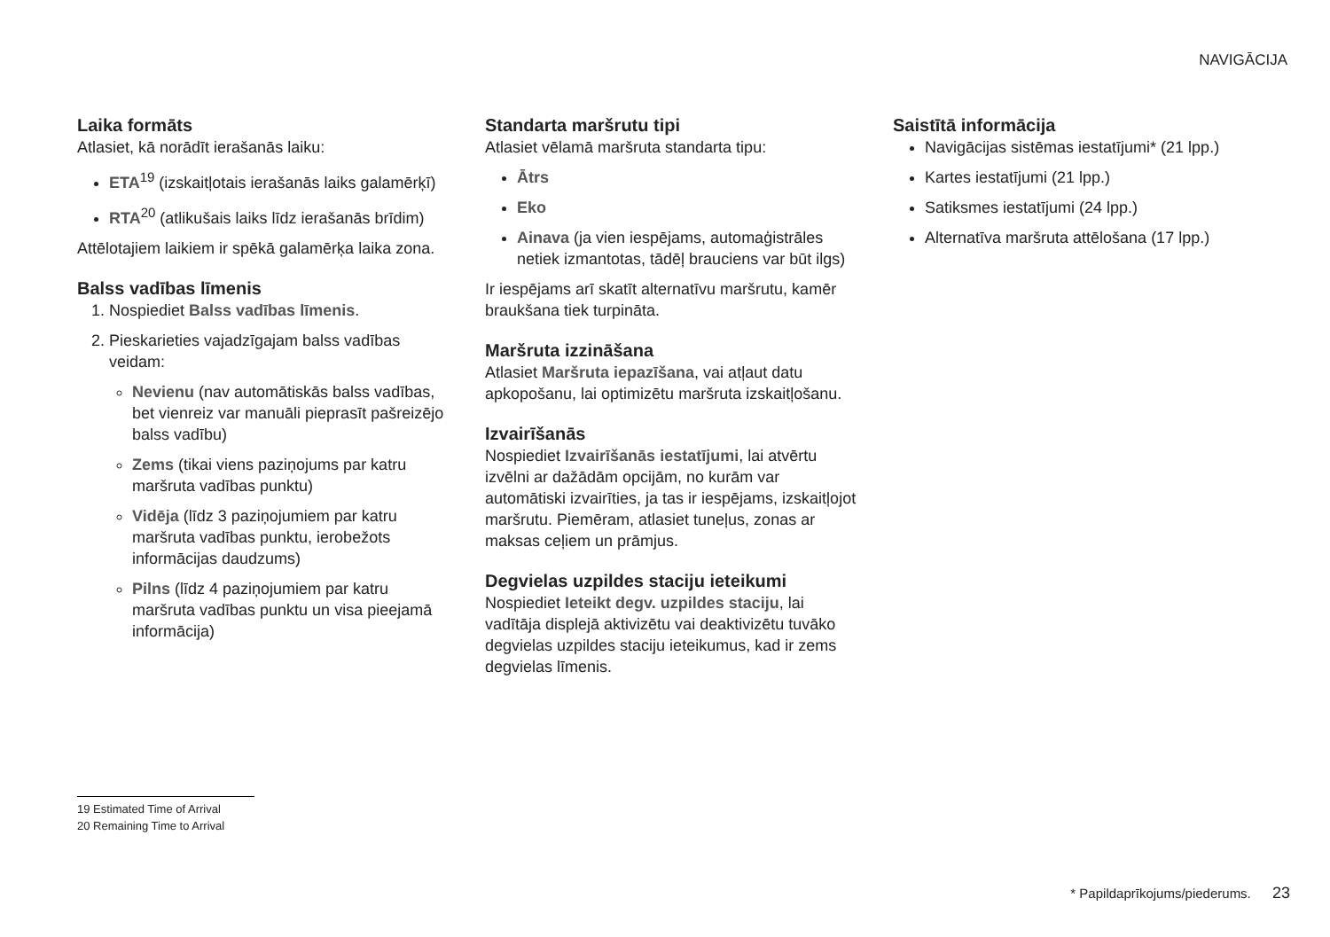NAVIGĀCIJA
Laika formāts
Atlasiet, kā norādīt ierašanās laiku:
ETA<sup>19</sup> (izskaitļotais ierašanās laiks galamērķī)
RTA<sup>20</sup> (atlikušais laiks līdz ierašanās brīdim)
Attēlotajiem laikiem ir spēkā galamērķa laika zona.
Balss vadības līmenis
1. Nospiediet Balss vadības līmenis.
2. Pieskarieties vajadzīgajam balss vadības veidam:
Nevienu (nav automātiskās balss vadības, bet vienreiz var manuāli pieprasīt pašreizējo balss vadību)
Zems (tikai viens paziņojums par katru maršruta vadības punktu)
Vidēja (līdz 3 paziņojumiem par katru maršruta vadības punktu, ierobežots informācijas daudzums)
Pilns (līdz 4 paziņojumiem par katru maršruta vadības punktu un visa pieejamā informācija)
Standarta maršrutu tipi
Atlasiet vēlamā maršruta standarta tipu:
Ātrs
Eko
Ainava (ja vien iespējams, automaģistrāles netiek izmantotas, tādēļ brauciens var būt ilgs)
Ir iespējams arī skatīt alternatīvu maršrutu, kamēr braukšana tiek turpināta.
Maršruta izzināšana
Atlasiet Maršruta iepazīšana, vai atļaut datu apkopošanu, lai optimizētu maršruta izskaitļošanu.
Izvairīšanās
Nospiediet Izvairīšanās iestatījumi, lai atvērtu izvēlni ar dažādām opcijām, no kurām var automātiski izvairīties, ja tas ir iespējams, izskaitļojot maršrutu. Piemēram, atlasiet tuneļus, zonas ar maksas ceļiem un prāmjus.
Degvielas uzpildes staciju ieteikumi
Nospiediet Ieteikt degv. uzpildes staciju, lai vadītāja displejā aktivizētu vai deaktivizētu tuvāko degvielas uzpildes staciju ieteikumus, kad ir zems degvielas līmenis.
Saistītā informācija
Navigācijas sistēmas iestatījumi* (21 lpp.)
Kartes iestatījumi (21 lpp.)
Satiksmes iestatījumi (24 lpp.)
Alternatīva maršruta attēlošana (17 lpp.)
19 Estimated Time of Arrival
20 Remaining Time to Arrival
* Papildaprīkojums/piederums. 23